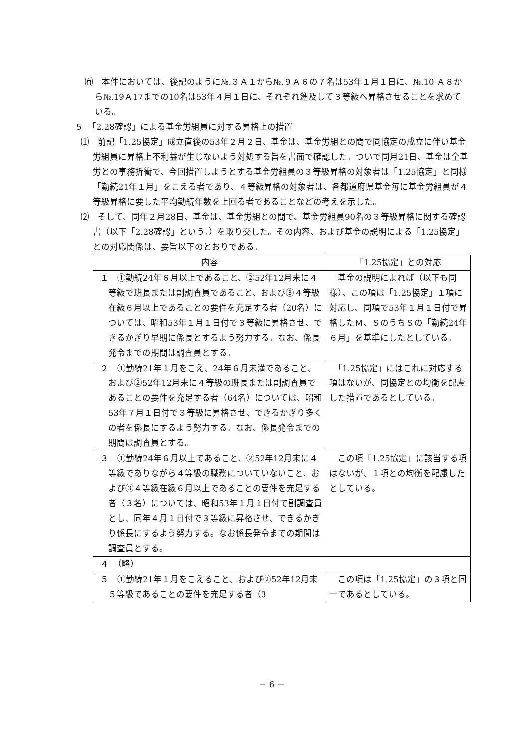㈲　本件においては、後記のように№.３Ａ１から№.９Ａ６の７名は53年１月１日に、№.10 Ａ８から№.19Ａ17までの10名は53年４月１日に、それぞれ遡及して３等級へ昇格させることを求めている。
５　「2.28確認」による基金労組員に対する昇格上の措置
⑴　前記「1.25協定」成立直後の53年２月２日、基金は、基金労組との間で同協定の成立に伴い基金労組員に昇格上不利益が生じないよう対処する旨を書面で確認した。ついで同月21日、基金は全基労との事務折衝で、今回措置しようとする基金労組員の３等級昇格の対象者は「1.25協定」と同様「勤続21年１月」をこえる者であり、４等級昇格の対象者は、各都道府県基金毎に基金労組員が４等級昇格に要した平均勤続年数を上回る者であることなどの考えを示した。
⑵　そして、同年２月28日、基金は、基金労組との間で、基金労組員90名の３等級昇格に関する確認書（以下「2.28確認」という。）を取り交した。その内容、および基金の説明による「1.25協定」との対応関係は、要旨以下のとおりである。
| 内容 | 「1.25協定」との対応 |
| --- | --- |
| １ ①勤続24年６月以上であること、②52年12月末に４等級で班長または副調査員であること、および③４等級在級６月以上であることの要件を充足する者（20名）については、昭和53年１月１日付で３等級に昇格させ、できるかぎり早期に係長とするよう努力する。なお、係長発令までの期間は調査員とする。 | 基金の説明によれば（以下も同様）、この項は「1.25協定」１項に対応し、同項で53年１月１日付で昇格したＭ、ＳのうちＳの「勤続24年６月」を基準にしたとしている。 |
| ２ ①勤続21年１月をこえ、24年６月未満であること、および②52年12月末に４等級の班長または副調査員であることの要件を充足する者（64名）については、昭和53年７月１日付で３等級に昇格させ、できるかぎり多くの者を係長にするよう努力する。なお、係長発令までの期間は調査員とする。 | 「1.25協定」にはこれに対応する項はないが、同協定との均衡を配慮した措置であるとしている。 |
| ３ ①勤続24年６月以上であること、②52年12月末に４等級でありながら４等級の職務についていないこと、および③４等級在級６月以上であることの要件を充足する者（３名）については、昭和53年１月１日付で副調査員とし、同年４月１日付で３等級に昇格させ、できるかぎり係長にするよう努力する。なお係長発令までの期間は調査員とする。 | この項「1.25協定」に該当する項はないが、１項との均衡を配慮したとしている。 |
| ４ （略） | |
| ５ ①勤続21年１月をこえること、および②52年12月末５等級であることの要件を充足する者（3 | この項は「1.25協定」の３項と同一であるとしている。 |
－ 6 －